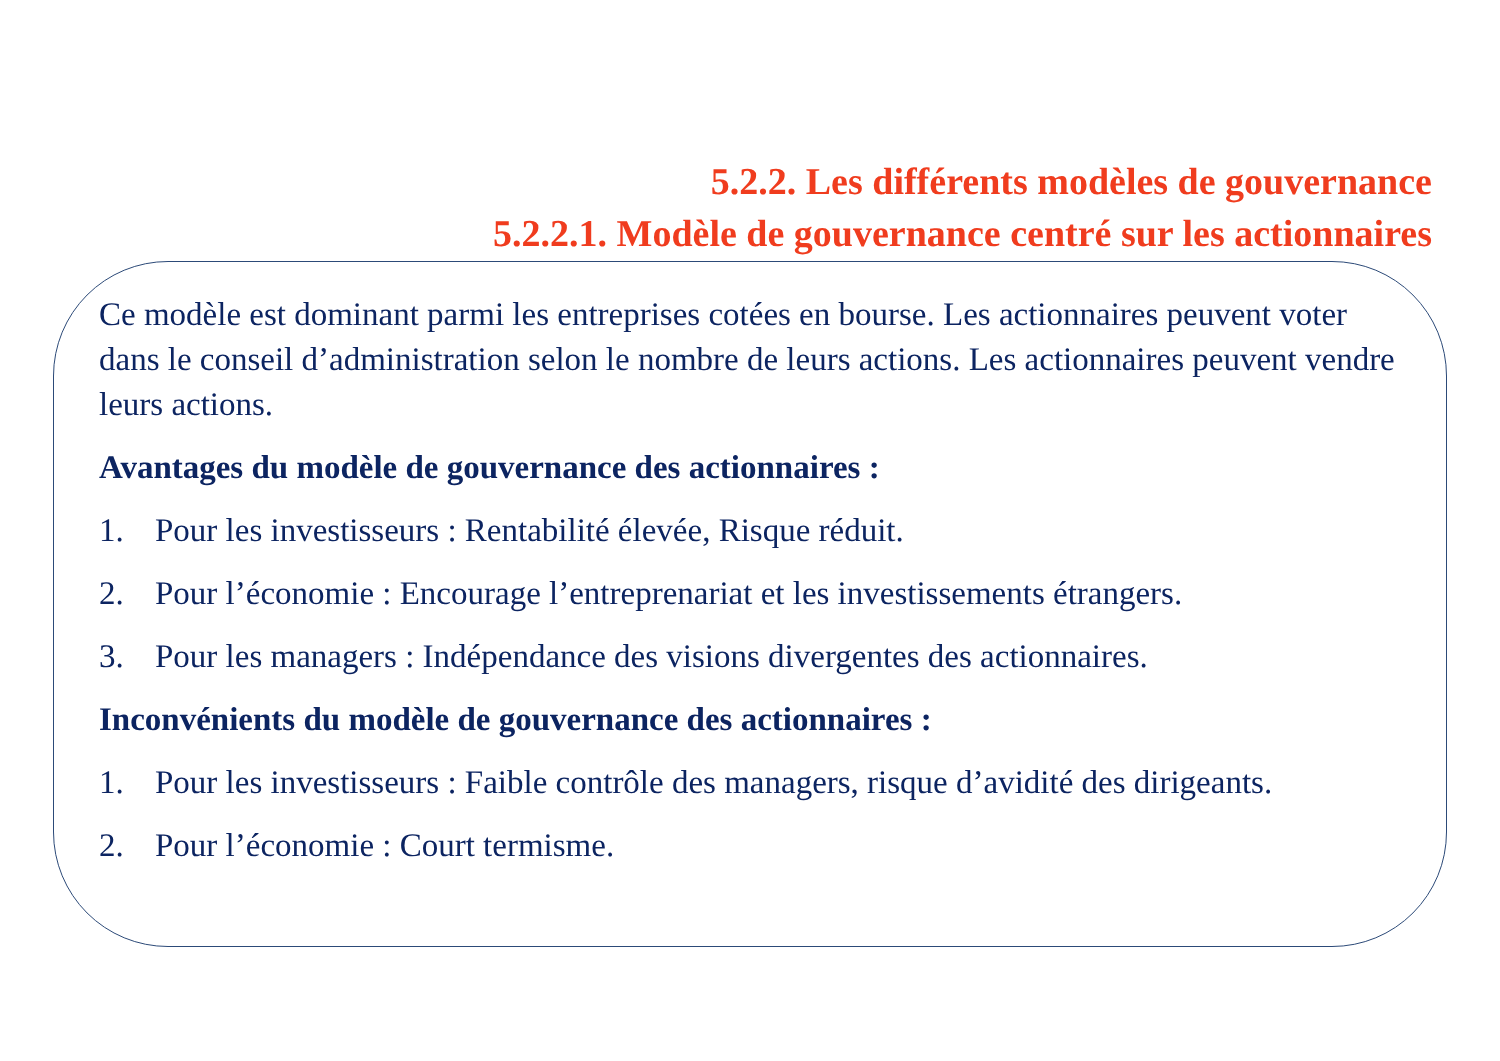5.2.2. Les différents modèles de gouvernance
5.2.2.1. Modèle de gouvernance centré sur les actionnaires
Ce modèle est dominant parmi les entreprises cotées en bourse. Les actionnaires peuvent voter dans le conseil d’administration selon le nombre de leurs actions. Les actionnaires peuvent vendre leurs actions.
Avantages du modèle de gouvernance des actionnaires :
1. Pour les investisseurs : Rentabilité élevée, Risque réduit.
2. Pour l’économie : Encourage l’entreprenariat et les investissements étrangers.
3. Pour les managers : Indépendance des visions divergentes des actionnaires.
Inconvénients du modèle de gouvernance des actionnaires :
1. Pour les investisseurs : Faible contrôle des managers, risque d’avidité des dirigeants.
2. Pour l’économie : Court termisme.